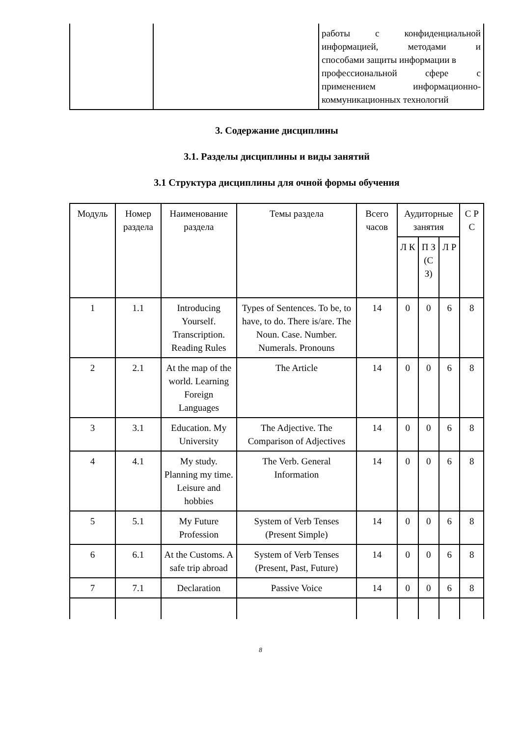| | | работы с конфиденциальной информацией, методами и способами защиты информации в профессиональной сфере с применением информационно- коммуникационных технологий |
3. Содержание дисциплины
3.1. Разделы дисциплины и виды занятий
3.1 Структура дисциплины для очной формы обучения
| Модуль | Номер раздела | Наименование раздела | Темы раздела | Всего часов | Аудиторные занятия | | | С Р С |
| --- | --- | --- | --- | --- | --- | --- | --- | --- |
| | | | | | Л К | П З (С З) | Л Р | |
| 1 | 1.1 | Introducing Yourself. Transcription. Reading Rules | Types of Sentences. To be, to have, to do. There is/are. The Noun. Case. Number. Numerals. Pronouns | 14 | 0 | 0 | 6 | 8 |
| 2 | 2.1 | At the map of the world. Learning Foreign Languages | The Article | 14 | 0 | 0 | 6 | 8 |
| 3 | 3.1 | Education. My University | The Adjective. The Comparison of Adjectives | 14 | 0 | 0 | 6 | 8 |
| 4 | 4.1 | My study. Planning my time. Leisure and hobbies | The Verb. General Information | 14 | 0 | 0 | 6 | 8 |
| 5 | 5.1 | My Future Profession | System of Verb Tenses (Present Simple) | 14 | 0 | 0 | 6 | 8 |
| 6 | 6.1 | At the Customs. A safe trip abroad | System of Verb Tenses (Present, Past, Future) | 14 | 0 | 0 | 6 | 8 |
| 7 | 7.1 | Declaration | Passive Voice | 14 | 0 | 0 | 6 | 8 |
8